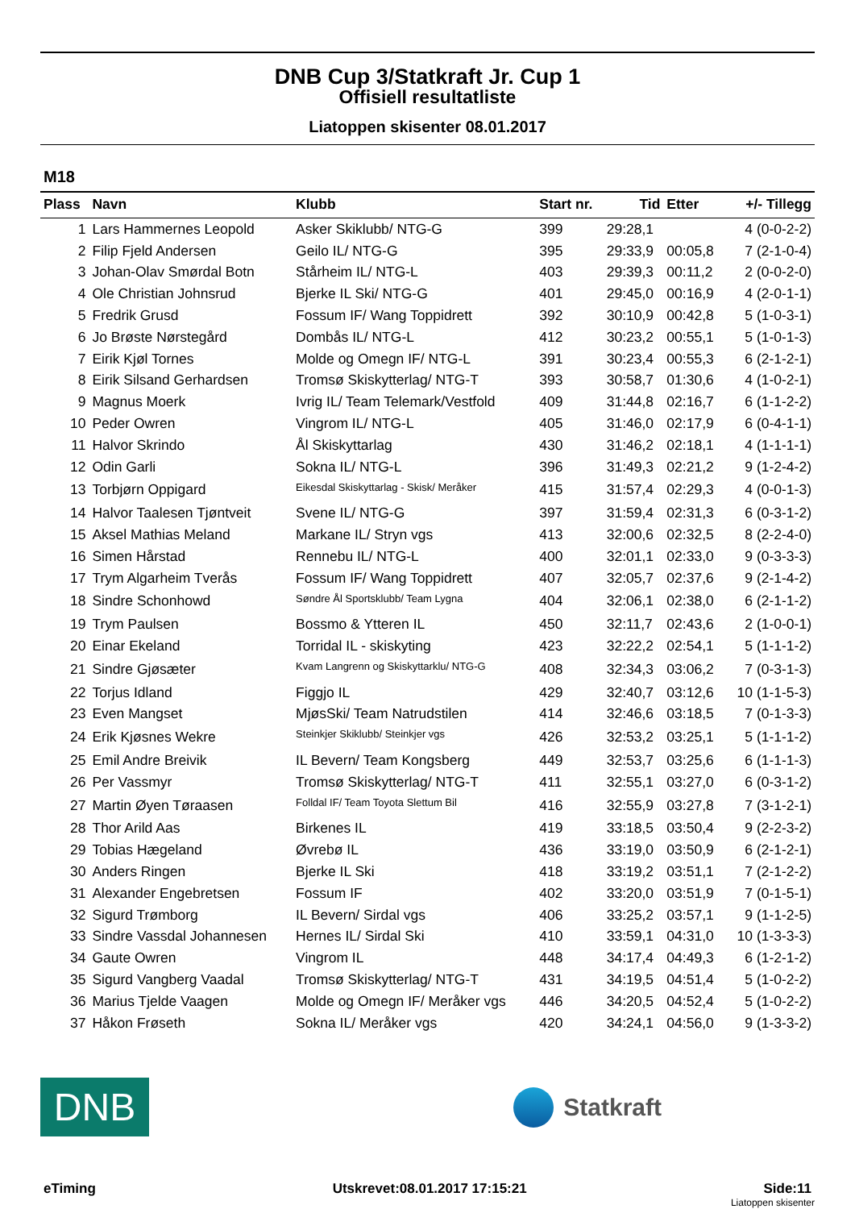DNB Cup 3/Statkraft Jr. Cup 1
Offisiell resultatliste
Liatoppen skisenter 08.01.2017
M18
| Plass | Navn | Klubb | Start nr. | Tid | Etter | +/- Tillegg |
| --- | --- | --- | --- | --- | --- | --- |
| 1 | Lars Hammernes Leopold | Asker Skiklubb/ NTG-G | 399 | 29:28,1 | | 4 (0-0-2-2) |
| 2 | Filip Fjeld Andersen | Geilo IL/ NTG-G | 395 | 29:33,9 | 00:05,8 | 7 (2-1-0-4) |
| 3 | Johan-Olav Smørdal Botn | Stårheim IL/ NTG-L | 403 | 29:39,3 | 00:11,2 | 2 (0-0-2-0) |
| 4 | Ole Christian Johnsrud | Bjerke IL Ski/ NTG-G | 401 | 29:45,0 | 00:16,9 | 4 (2-0-1-1) |
| 5 | Fredrik Grusd | Fossum IF/ Wang Toppidrett | 392 | 30:10,9 | 00:42,8 | 5 (1-0-3-1) |
| 6 | Jo Brøste Nørstegård | Dombås IL/ NTG-L | 412 | 30:23,2 | 00:55,1 | 5 (1-0-1-3) |
| 7 | Eirik Kjøl Tornes | Molde og Omegn IF/ NTG-L | 391 | 30:23,4 | 00:55,3 | 6 (2-1-2-1) |
| 8 | Eirik Silsand Gerhardsen | Tromsø Skiskytterlag/ NTG-T | 393 | 30:58,7 | 01:30,6 | 4 (1-0-2-1) |
| 9 | Magnus Moerk | Ivrig IL/ Team Telemark/Vestfold | 409 | 31:44,8 | 02:16,7 | 6 (1-1-2-2) |
| 10 | Peder Owren | Vingrom IL/ NTG-L | 405 | 31:46,0 | 02:17,9 | 6 (0-4-1-1) |
| 11 | Halvor Skrindo | Ål Skiskyttarlag | 430 | 31:46,2 | 02:18,1 | 4 (1-1-1-1) |
| 12 | Odin Garli | Sokna IL/ NTG-L | 396 | 31:49,3 | 02:21,2 | 9 (1-2-4-2) |
| 13 | Torbjørn Oppigard | Eikesdal Skiskyttarlag - Skisk/ Meråker | 415 | 31:57,4 | 02:29,3 | 4 (0-0-1-3) |
| 14 | Halvor Taalesen Tjøntveit | Svene IL/ NTG-G | 397 | 31:59,4 | 02:31,3 | 6 (0-3-1-2) |
| 15 | Aksel Mathias Meland | Markane IL/ Stryn vgs | 413 | 32:00,6 | 02:32,5 | 8 (2-2-4-0) |
| 16 | Simen Hårstad | Rennebu IL/ NTG-L | 400 | 32:01,1 | 02:33,0 | 9 (0-3-3-3) |
| 17 | Trym Algarheim Tverås | Fossum IF/ Wang Toppidrett | 407 | 32:05,7 | 02:37,6 | 9 (2-1-4-2) |
| 18 | Sindre Schonhowd | Søndre Ål Sportsklubb/ Team Lygna | 404 | 32:06,1 | 02:38,0 | 6 (2-1-1-2) |
| 19 | Trym Paulsen | Bossmo & Ytteren IL | 450 | 32:11,7 | 02:43,6 | 2 (1-0-0-1) |
| 20 | Einar Ekeland | Torridal IL - skiskyting | 423 | 32:22,2 | 02:54,1 | 5 (1-1-1-2) |
| 21 | Sindre Gjøsæter | Kvam Langrenn og Skiskyttarklu/ NTG-G | 408 | 32:34,3 | 03:06,2 | 7 (0-3-1-3) |
| 22 | Torjus Idland | Figgjo IL | 429 | 32:40,7 | 03:12,6 | 10 (1-1-5-3) |
| 23 | Even Mangset | MjøsSki/ Team Natrudstilen | 414 | 32:46,6 | 03:18,5 | 7 (0-1-3-3) |
| 24 | Erik Kjøsnes Wekre | Steinkjer Skiklubb/ Steinkjer vgs | 426 | 32:53,2 | 03:25,1 | 5 (1-1-1-2) |
| 25 | Emil Andre Breivik | IL Bevern/ Team Kongsberg | 449 | 32:53,7 | 03:25,6 | 6 (1-1-1-3) |
| 26 | Per Vassmyr | Tromsø Skiskytterlag/ NTG-T | 411 | 32:55,1 | 03:27,0 | 6 (0-3-1-2) |
| 27 | Martin Øyen Tøraasen | Folldal IF/ Team Toyota Slettum Bil | 416 | 32:55,9 | 03:27,8 | 7 (3-1-2-1) |
| 28 | Thor Arild Aas | Birkenes IL | 419 | 33:18,5 | 03:50,4 | 9 (2-2-3-2) |
| 29 | Tobias Hægeland | Øvrebø IL | 436 | 33:19,0 | 03:50,9 | 6 (2-1-2-1) |
| 30 | Anders Ringen | Bjerke IL Ski | 418 | 33:19,2 | 03:51,1 | 7 (2-1-2-2) |
| 31 | Alexander Engebretsen | Fossum IF | 402 | 33:20,0 | 03:51,9 | 7 (0-1-5-1) |
| 32 | Sigurd Trømborg | IL Bevern/ Sirdal vgs | 406 | 33:25,2 | 03:57,1 | 9 (1-1-2-5) |
| 33 | Sindre Vassdal Johannesen | Hernes IL/ Sirdal Ski | 410 | 33:59,1 | 04:31,0 | 10 (1-3-3-3) |
| 34 | Gaute Owren | Vingrom IL | 448 | 34:17,4 | 04:49,3 | 6 (1-2-1-2) |
| 35 | Sigurd Vangberg Vaadal | Tromsø Skiskytterlag/ NTG-T | 431 | 34:19,5 | 04:51,4 | 5 (1-0-2-2) |
| 36 | Marius Tjelde Vaagen | Molde og Omegn IF/ Meråker vgs | 446 | 34:20,5 | 04:52,4 | 5 (1-0-2-2) |
| 37 | Håkon Frøseth | Sokna IL/ Meråker vgs | 420 | 34:24,1 | 04:56,0 | 9 (1-3-3-2) |
DNB
Statkraft
eTiming Utskrevet:08.01.2017 17:15:21 Side:11
Liatoppen skisenter